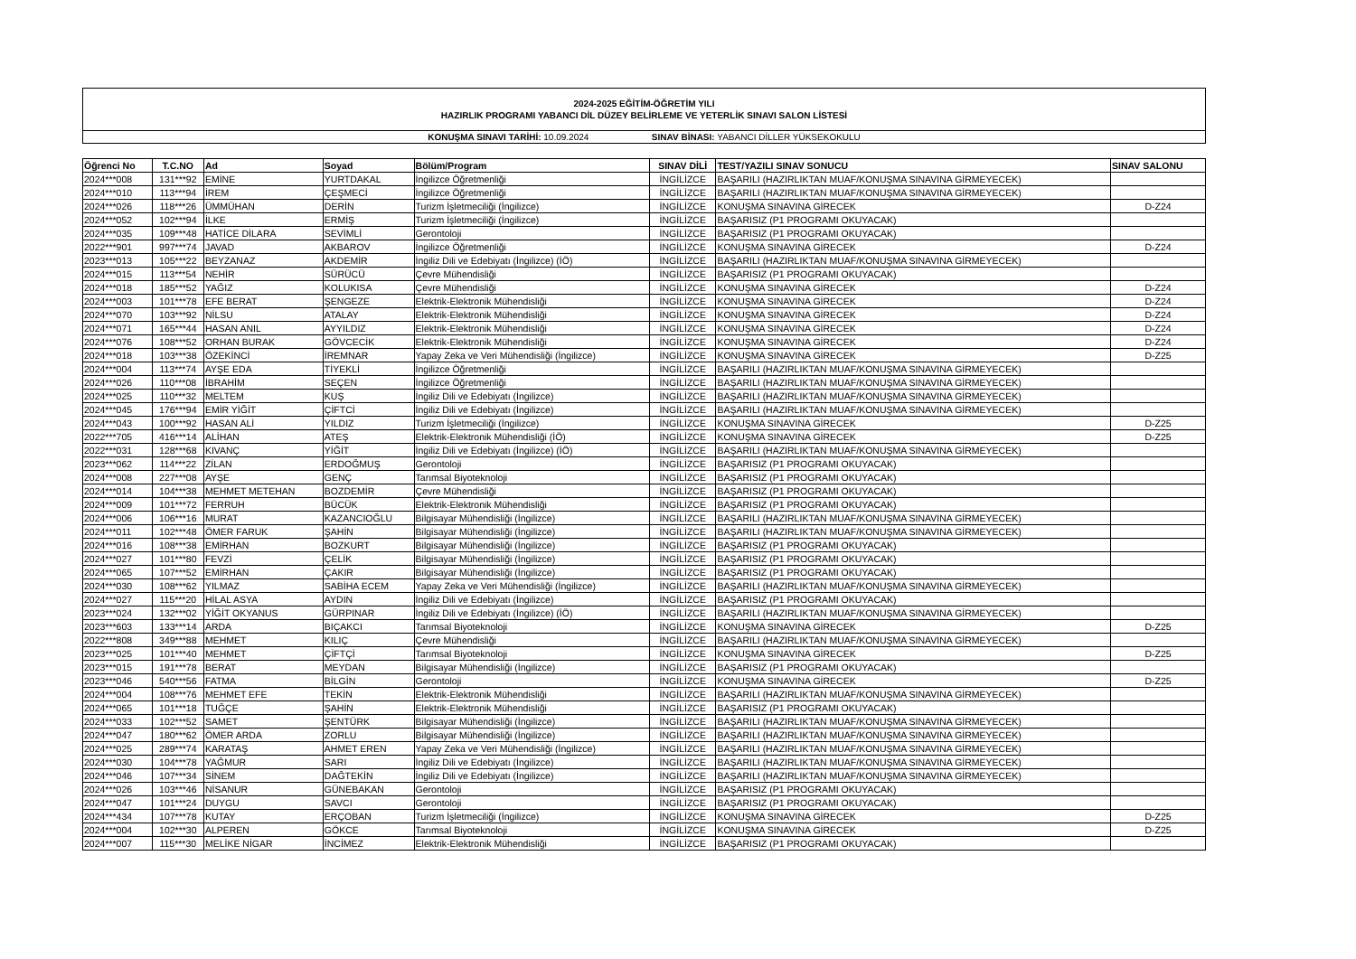2024-2025 EĞİTİM-ÖĞRETİM YILI
HAZIRLIK PROGRAMI YABANCI DİL DÜZEY BELİRLEME VE YETERLİK SINAVI SALON LİSTESİ
KONUŞMA SINAVI TARİHİ: 10.09.2024 SINAV BİNASI: YABANCI DİLLER YÜKSEKOKULU
| Öğrenci No | T.C.NO | Ad | Soyad | Bölüm/Program | SINAV DİLİ | TEST/YAZILI SINAV SONUCU | SINAV SALONU |
| --- | --- | --- | --- | --- | --- | --- | --- |
| 2024***008 | 131***92 | EMİNE | YURTDAKAL | İngilizce Öğretmenliği | İNGİLİZCE | BAŞARILI (HAZIRLIKTAN MUAF/KONUŞMA SINAVINA GİRMEYECEK) | |
| 2024***010 | 113***94 | İREM | ÇEŞMECİ | İngilizce Öğretmenliği | İNGİLİZCE | BAŞARILI (HAZIRLIKTAN MUAF/KONUŞMA SINAVINA GİRMEYECEK) | |
| 2024***026 | 118***26 | ÜMMÜHAN | DERİN | Turizm İşletmeciliği (İngilizce) | İNGİLİZCE | KONUŞMA SINAVINA GİRECEK | D-Z24 |
| 2024***052 | 102***94 | İLKE | ERMİŞ | Turizm İşletmeciliği (İngilizce) | İNGİLİZCE | BAŞARISIZ (P1 PROGRAMI OKUYACAK) | |
| 2024***035 | 109***48 | HATİCE DİLARA | SEVİMLİ | Gerontoloji | İNGİLİZCE | BAŞARISIZ (P1 PROGRAMI OKUYACAK) | |
| 2022***901 | 997***74 | JAVAD | AKBAROV | İngilizce Öğretmenliği | İNGİLİZCE | KONUŞMA SINAVINA GİRECEK | D-Z24 |
| 2023***013 | 105***22 | BEYZANAZ | AKDEMİR | İngiliz Dili ve Edebiyatı (İngilizce) (İÖ) | İNGİLİZCE | BAŞARILI (HAZIRLIKTAN MUAF/KONUŞMA SINAVINA GİRMEYECEK) | |
| 2024***015 | 113***54 | NEHİR | SÜRÜCÜ | Çevre Mühendisliği | İNGİLİZCE | BAŞARISIZ (P1 PROGRAMI OKUYACAK) | |
| 2024***018 | 185***52 | YAĞIZ | KOLUKISA | Çevre Mühendisliği | İNGİLİZCE | KONUŞMA SINAVINA GİRECEK | D-Z24 |
| 2024***003 | 101***78 | EFE BERAT | ŞENGEZE | Elektrik-Elektronik Mühendisliği | İNGİLİZCE | KONUŞMA SINAVINA GİRECEK | D-Z24 |
| 2024***070 | 103***92 | NİLSU | ATALAY | Elektrik-Elektronik Mühendisliği | İNGİLİZCE | KONUŞMA SINAVINA GİRECEK | D-Z24 |
| 2024***071 | 165***44 | HASAN ANIL | AYYILDIZ | Elektrik-Elektronik Mühendisliği | İNGİLİZCE | KONUŞMA SINAVINA GİRECEK | D-Z24 |
| 2024***076 | 108***52 | ORHAN BURAK | GÖVCECİK | Elektrik-Elektronik Mühendisliği | İNGİLİZCE | KONUŞMA SINAVINA GİRECEK | D-Z24 |
| 2024***018 | 103***38 | ÖZEKİNCİ | İREMNAR | Yapay Zeka ve Veri Mühendisliği (İngilizce) | İNGİLİZCE | KONUŞMA SINAVINA GİRECEK | D-Z25 |
| 2024***004 | 113***74 | AYŞE EDA | TİYEKLİ | İngilizce Öğretmenliği | İNGİLİZCE | BAŞARILI (HAZIRLIKTAN MUAF/KONUŞMA SINAVINA GİRMEYECEK) | |
| 2024***026 | 110***08 | İBRAHİM | SEÇEN | İngilizce Öğretmenliği | İNGİLİZCE | BAŞARILI (HAZIRLIKTAN MUAF/KONUŞMA SINAVINA GİRMEYECEK) | |
| 2024***025 | 110***32 | MELTEM | KUŞ | İngiliz Dili ve Edebiyatı (İngilizce) | İNGİLİZCE | BAŞARILI (HAZIRLIKTAN MUAF/KONUŞMA SINAVINA GİRMEYECEK) | |
| 2024***045 | 176***94 | EMİR YİĞİT | ÇİFTCİ | İngiliz Dili ve Edebiyatı (İngilizce) | İNGİLİZCE | BAŞARILI (HAZIRLIKTAN MUAF/KONUŞMA SINAVINA GİRMEYECEK) | |
| 2024***043 | 100***92 | HASAN ALİ | YILDIZ | Turizm İşletmeciliği (İngilizce) | İNGİLİZCE | KONUŞMA SINAVINA GİRECEK | D-Z25 |
| 2022***705 | 416***14 | ALİHAN | ATEŞ | Elektrik-Elektronik Mühendisliği (İÖ) | İNGİLİZCE | KONUŞMA SINAVINA GİRECEK | D-Z25 |
| 2022***031 | 128***68 | KIVANÇ | YİĞİT | İngiliz Dili ve Edebiyatı (İngilizce) (İÖ) | İNGİLİZCE | BAŞARILI (HAZIRLIKTAN MUAF/KONUŞMA SINAVINA GİRMEYECEK) | |
| 2023***062 | 114***22 | ZİLAN | ERDOĞMUŞ | Gerontoloji | İNGİLİZCE | BAŞARISIZ (P1 PROGRAMI OKUYACAK) | |
| 2024***008 | 227***08 | AYŞE | GENÇ | Tarımsal Biyoteknoloji | İNGİLİZCE | BAŞARISIZ (P1 PROGRAMI OKUYACAK) | |
| 2024***014 | 104***38 | MEHMET METEHAN | BOZDEMİR | Çevre Mühendisliği | İNGİLİZCE | BAŞARISIZ (P1 PROGRAMI OKUYACAK) | |
| 2024***009 | 101***72 | FERRUH | BÜCÜK | Elektrik-Elektronik Mühendisliği | İNGİLİZCE | BAŞARISIZ (P1 PROGRAMI OKUYACAK) | |
| 2024***006 | 106***16 | MURAT | KAZANCIOĞLU | Bilgisayar Mühendisliği (İngilizce) | İNGİLİZCE | BAŞARILI (HAZIRLIKTAN MUAF/KONUŞMA SINAVINA GİRMEYECEK) | |
| 2024***011 | 102***48 | ÖMER FARUK | ŞAHİN | Bilgisayar Mühendisliği (İngilizce) | İNGİLİZCE | BAŞARILI (HAZIRLIKTAN MUAF/KONUŞMA SINAVINA GİRMEYECEK) | |
| 2024***016 | 108***38 | EMİRHAN | BOZKURT | Bilgisayar Mühendisliği (İngilizce) | İNGİLİZCE | BAŞARISIZ (P1 PROGRAMI OKUYACAK) | |
| 2024***027 | 101***80 | FEVZİ | ÇELİK | Bilgisayar Mühendisliği (İngilizce) | İNGİLİZCE | BAŞARISIZ (P1 PROGRAMI OKUYACAK) | |
| 2024***065 | 107***52 | EMİRHAN | ÇAKIR | Bilgisayar Mühendisliği (İngilizce) | İNGİLİZCE | BAŞARISIZ (P1 PROGRAMI OKUYACAK) | |
| 2024***030 | 108***62 | YILMAZ | SABİHA ECEM | Yapay Zeka ve Veri Mühendisliği (İngilizce) | İNGİLİZCE | BAŞARILI (HAZIRLIKTAN MUAF/KONUŞMA SINAVINA GİRMEYECEK) | |
| 2024***027 | 115***20 | HİLAL ASYA | AYDIN | İngiliz Dili ve Edebiyatı (İngilizce) | İNGİLİZCE | BAŞARISIZ (P1 PROGRAMI OKUYACAK) | |
| 2023***024 | 132***02 | YİĞİT OKYANUS | GÜRPINAR | İngiliz Dili ve Edebiyatı (İngilizce) (İÖ) | İNGİLİZCE | BAŞARILI (HAZIRLIKTAN MUAF/KONUŞMA SINAVINA GİRMEYECEK) | |
| 2023***603 | 133***14 | ARDA | BIÇAKCI | Tarımsal Biyoteknoloji | İNGİLİZCE | KONUŞMA SINAVINA GİRECEK | D-Z25 |
| 2022***808 | 349***88 | MEHMET | KILIÇ | Çevre Mühendisliği | İNGİLİZCE | BAŞARILI (HAZIRLIKTAN MUAF/KONUŞMA SINAVINA GİRMEYECEK) | |
| 2023***025 | 101***40 | MEHMET | ÇİFTÇİ | Tarımsal Biyoteknoloji | İNGİLİZCE | KONUŞMA SINAVINA GİRECEK | D-Z25 |
| 2023***015 | 191***78 | BERAT | MEYDAN | Bilgisayar Mühendisliği (İngilizce) | İNGİLİZCE | BAŞARISIZ (P1 PROGRAMI OKUYACAK) | |
| 2023***046 | 540***56 | FATMA | BİLGİN | Gerontoloji | İNGİLİZCE | KONUŞMA SINAVINA GİRECEK | D-Z25 |
| 2024***004 | 108***76 | MEHMET EFE | TEKİN | Elektrik-Elektronik Mühendisliği | İNGİLİZCE | BAŞARILI (HAZIRLIKTAN MUAF/KONUŞMA SINAVINA GİRMEYECEK) | |
| 2024***065 | 101***18 | TUĞÇE | ŞAHİN | Elektrik-Elektronik Mühendisliği | İNGİLİZCE | BAŞARISIZ (P1 PROGRAMI OKUYACAK) | |
| 2024***033 | 102***52 | SAMET | ŞENTÜRK | Bilgisayar Mühendisliği (İngilizce) | İNGİLİZCE | BAŞARILI (HAZIRLIKTAN MUAF/KONUŞMA SINAVINA GİRMEYECEK) | |
| 2024***047 | 180***62 | ÖMER ARDA | ZORLU | Bilgisayar Mühendisliği (İngilizce) | İNGİLİZCE | BAŞARILI (HAZIRLIKTAN MUAF/KONUŞMA SINAVINA GİRMEYECEK) | |
| 2024***025 | 289***74 | KARATAŞ | AHMET EREN | Yapay Zeka ve Veri Mühendisliği (İngilizce) | İNGİLİZCE | BAŞARILI (HAZIRLIKTAN MUAF/KONUŞMA SINAVINA GİRMEYECEK) | |
| 2024***030 | 104***78 | YAĞMUR | SARI | İngiliz Dili ve Edebiyatı (İngilizce) | İNGİLİZCE | BAŞARILI (HAZIRLIKTAN MUAF/KONUŞMA SINAVINA GİRMEYECEK) | |
| 2024***046 | 107***34 | SİNEM | DAĞTEKİN | İngiliz Dili ve Edebiyatı (İngilizce) | İNGİLİZCE | BAŞARILI (HAZIRLIKTAN MUAF/KONUŞMA SINAVINA GİRMEYECEK) | |
| 2024***026 | 103***46 | NİSANUR | GÜNEBAKAN | Gerontoloji | İNGİLİZCE | BAŞARISIZ (P1 PROGRAMI OKUYACAK) | |
| 2024***047 | 101***24 | DUYGU | SAVCI | Gerontoloji | İNGİLİZCE | BAŞARISIZ (P1 PROGRAMI OKUYACAK) | |
| 2024***434 | 107***78 | KUTAY | ERÇOBAN | Turizm İşletmeciliği (İngilizce) | İNGİLİZCE | KONUŞMA SINAVINA GİRECEK | D-Z25 |
| 2024***004 | 102***30 | ALPEREN | GÖKCE | Tarımsal Biyoteknoloji | İNGİLİZCE | KONUŞMA SINAVINA GİRECEK | D-Z25 |
| 2024***007 | 115***30 | MELİKE NİGAR | İNCİMEZ | Elektrik-Elektronik Mühendisliği | İNGİLİZCE | BAŞARISIZ (P1 PROGRAMI OKUYACAK) | |